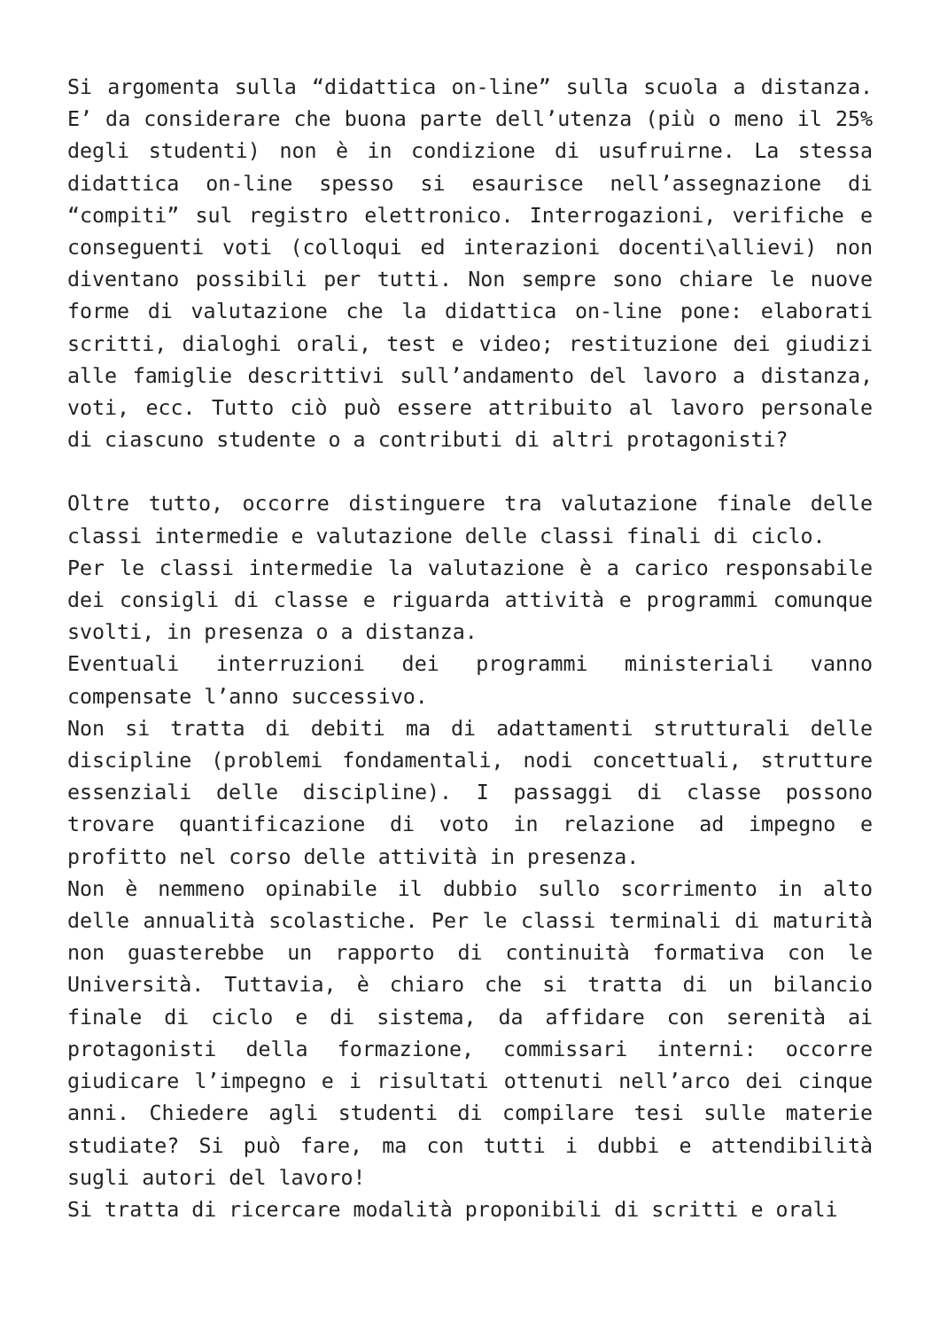Si argomenta sulla “didattica on-line” sulla scuola a distanza. E’ da considerare che buona parte dell’utenza (più o meno il 25% degli studenti) non è in condizione di usufruirne. La stessa didattica on-line spesso si esaurisce nell’assegnazione di “compiti” sul registro elettronico. Interrogazioni, verifiche e conseguenti voti (colloqui ed interazioni docenti\allievi) non diventano possibili per tutti. Non sempre sono chiare le nuove forme di valutazione che la didattica on-line pone: elaborati scritti, dialoghi orali, test e video; restituzione dei giudizi alle famiglie descrittivi sull’andamento del lavoro a distanza, voti, ecc. Tutto ciò può essere attribuito al lavoro personale di ciascuno studente o a contributi di altri protagonisti?
Oltre tutto, occorre distinguere tra valutazione finale delle classi intermedie e valutazione delle classi finali di ciclo.
Per le classi intermedie la valutazione è a carico responsabile dei consigli di classe e riguarda attività e programmi comunque svolti, in presenza o a distanza.
Eventuali interruzioni dei programmi ministeriali vanno compensate l’anno successivo.
Non si tratta di debiti ma di adattamenti strutturali delle discipline (problemi fondamentali, nodi concettuali, strutture essenziali delle discipline). I passaggi di classe possono trovare quantificazione di voto in relazione ad impegno e profitto nel corso delle attività in presenza.
Non è nemmeno opinabile il dubbio sullo scorrimento in alto delle annualità scolastiche. Per le classi terminali di maturità non guasterebbe un rapporto di continuità formativa con le Università. Tuttavia, è chiaro che si tratta di un bilancio finale di ciclo e di sistema, da affidare con serenità ai protagonisti della formazione, commissari interni: occorre giudicare l’impegno e i risultati ottenuti nell’arco dei cinque anni. Chiedere agli studenti di compilare tesi sulle materie studiate? Si può fare, ma con tutti i dubbi e attendibilità sugli autori del lavoro!
Si tratta di ricercare modalità proponibili di scritti e orali